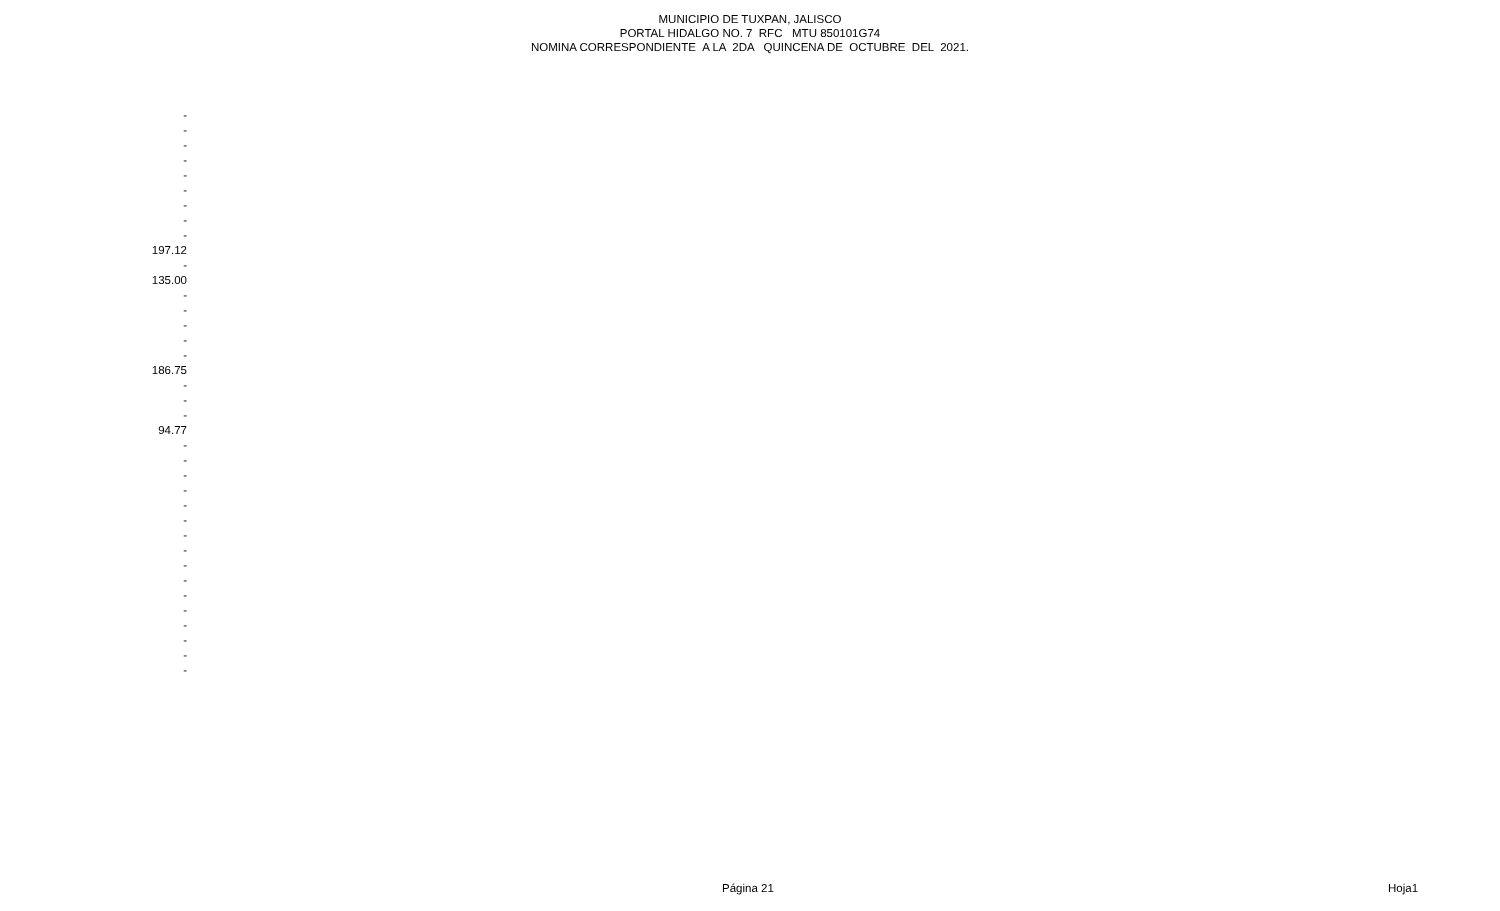MUNICIPIO DE TUXPAN, JALISCO
PORTAL HIDALGO NO. 7 RFC MTU 850101G74
NOMINA CORRESPONDIENTE A LA 2DA QUINCENA DE OCTUBRE DEL 2021.
| - |
| - |
| - |
| - |
| - |
| - |
| - |
| - |
| - |
| 197.12 |
| - |
| 135.00 |
| - |
| - |
| - |
| - |
| - |
| 186.75 |
| - |
| - |
| - |
| 94.77 |
| - |
| - |
| - |
| - |
| - |
| - |
| - |
| - |
| - |
| - |
| - |
| - |
| - |
| - |
| - |
| - |
Página 21 Hoja1